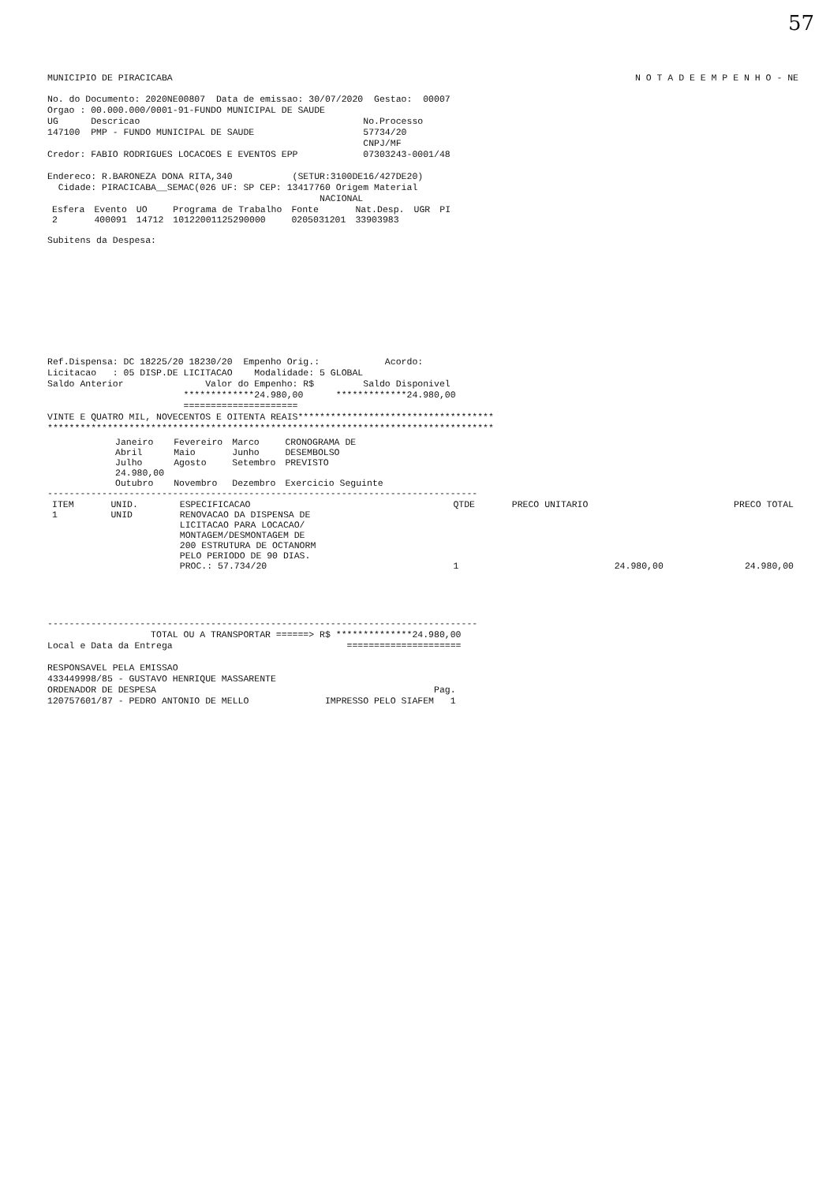57
MUNICIPIO DE PIRACICABA N O T A D E E M P E N H O - NE
No. do Documento: 2020NE00807  Data de emissao: 30/07/2020  Gestao:  00007
Orgao : 00.000.000/0001-91-FUNDO MUNICIPAL DE SAUDE
UG      Descricao                                         No.Processo
147100  PMP - FUNDO MUNICIPAL DE SAUDE                    57734/20
                                                          CNPJ/MF
Credor: FABIO RODRIGUES LOCACOES E EVENTOS EPP            07303243-0001/48

Endereco: R.BARONEZA DONA RITA,340           (SETUR:3100DE16/427DE20)
  Cidade: PIRACICABA__SEMAC(026 UF: SP CEP: 13417760 Origem Material
                                                  NACIONAL
| Esfera | Evento | UO | Programa de Trabalho | Fonte | Nat.Desp. | UGR | PI |
| --- | --- | --- | --- | --- | --- | --- | --- |
| 2 | 400091 | 14712 | 10122001125290000 | 0205031201 | 33903983 | | |
Subitens da Despesa:
Ref.Dispensa: DC 18225/20 18230/20  Empenho Orig.:            Acordo:
Licitacao   : 05 DISP.DE LICITACAO    Modalidade: 5 GLOBAL
Saldo Anterior               Valor do Empenho: R$         Saldo Disponivel
                         *************24.980,00      *************24.980,00
                         =====================
VINTE E QUATRO MIL, NOVECENTOS E OITENTA REAIS************************************
**********************************************************************************
| Janeiro | Fevereiro | Marco | CRONOGRAMA DE DESEMBOLSO PREVISTO |
| Abril | Maio | Junho | |
| Julho 24.980,00 | Agosto | Setembro | |
| Outubro | Novembro | Dezembro | Exercicio Seguinte |
-------------------------------------------------------------------------------
| ITEM | UNID. | ESPECIFICACAO | QTDE | PRECO UNITARIO | PRECO TOTAL |
| --- | --- | --- | --- | --- | --- |
| 1 | UNID | RENOVACAO DA DISPENSA DE LICITACAO PARA LOCACAO/ MONTAGEM/DESMONTAGEM DE 200 ESTRUTURA DE OCTANORM PELO PERIODO DE 90 DIAS. PROC.: 57.734/20 | 1 | 24.980,00 | 24.980,00 |
-------------------------------------------------------------------------------
                   TOTAL OU A TRANSPORTAR ======> R$ **************24.980,00
Local e Data da Entrega                                =====================

RESPONSAVEL PELA EMISSAO
433449998/85 - GUSTAVO HENRIQUE MASSARENTE
ORDENADOR DE DESPESA                                                   Pag.
120757601/87 - PEDRO ANTONIO DE MELLO              IMPRESSO PELO SIAFEM   1